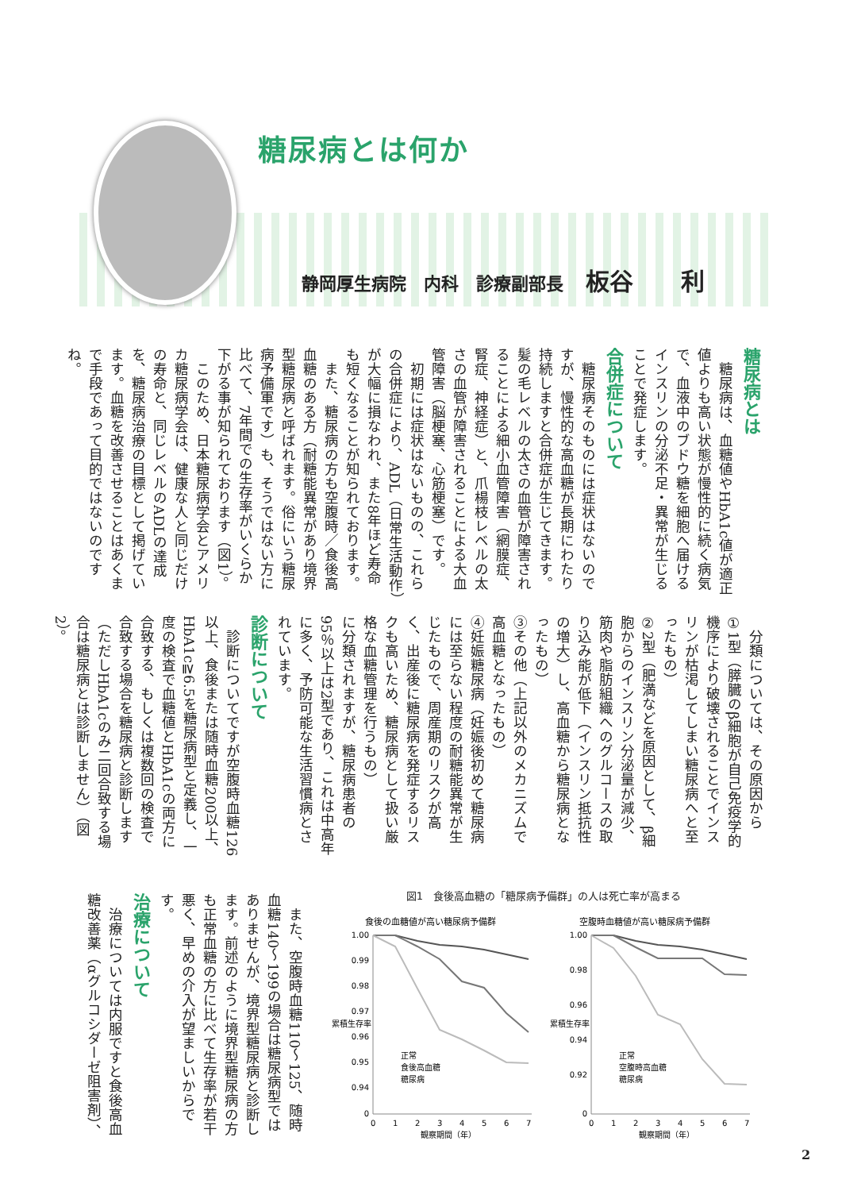糖尿病とは何か
静岡厚生病院　内科　診療副部長 板谷　　利
糖尿病とは
　糖尿病は、血糖値やHbA1c値が適正値よりも高い状態が慢性的に続く病気で、血液中のブドウ糖を細胞へ届けるインスリンの分泌不足・異常が生じることで発症します。
合併症について
　糖尿病そのものには症状はないのですが、慢性的な高血糖が長期にわたり持続しますと合併症が生じてきます。髪の毛レベルの太さの血管が障害されることによる細小血管障害（網膜症、腎症、神経症）と、爪楊枝レベルの太さの血管が障害されることによる大血管障害（脳梗塞、心筋梗塞）です。
　初期には症状はないものの、これらの合併症により、ADL（日常生活動作）が大幅に損なわれ、また8年ほど寿命も短くなることが知られております。
　また、糖尿病の方も空腹時／食後高血糖のある方（耐糖能異常があり境界型糖尿病と呼ばれます。俗にいう糖尿病予備軍です）も、そうではない方に比べて、7年間での生存率がいくらか下がる事が知られております（図1）。
　このため、日本糖尿病学会とアメリカ糖尿病学会は、健康な人と同じだけの寿命と、同じレベルのADLの達成を、糖尿病治療の目標として掲げています。血糖を改善させることはあくまで手段であって目的ではないのですね。
　分類については、その原因から
①1型（膵臓のβ細胞が自己免疫学的機序により破壊されることでインスリンが枯渇してしまい糖尿病へと至ったもの）
②2型（肥満などを原因として、β細胞からのインスリン分泌量が減少、筋肉や脂肪組織へのグルコースの取り込み能が低下（インスリン抵抗性の増大）し、高血糖から糖尿病となったもの）
③その他（上記以外のメカニズムで高血糖となったもの）
④妊娠糖尿病（妊娠後初めて糖尿病には至らない程度の耐糖能異常が生じたもので、周産期のリスクが高く、出産後に糖尿病を発症するリスクも高いため、糖尿病として扱い厳格な血糖管理を行うもの）
に分類されますが、糖尿病患者の95％以上は2型であり、これは中高年に多く、予防可能な生活習慣病とされています。
診断について
　診断についてですが空腹時血糖126以上、食後または随時血糖200以上、HbA1c≧6.5を糖尿病型と定義し、一度の検査で血糖値とHbA1cの両方に合致する、もしくは複数回の検査で合致する場合を糖尿病と診断します（ただしHbA1cのみ二回合致する場合は糖尿病とは診断しません）（図2）。
　また、空腹時血糖110〜125、随時血糖140〜199の場合は糖尿病型ではありませんが、境界型糖尿病と診断します。前述のように境界型糖尿病の方も正常血糖の方に比べて生存率が若干悪く、早めの介入が望ましいからです。
治療について
　治療については内服ですと食後高血糖改善薬（αグルコシダーゼ阻害剤）、
図1　食後高血糖の「糖尿病予備群」の人は死亡率が高まる
食後の血糖値が高い糖尿病予備群
空腹時血糖値が高い糖尿病予備群
1.00
0.99
0.98
0.97
0.96
0.95
0.94
0
1.00
0.98
0.96
0.94
0.92
0
累積生存率
累積生存率
0
1
2
3
4
5
6
7
0
1
2
3
4
5
6
7
観察期間（年）
観察期間（年）
正常
食後高血糖
糖尿病
正常
空腹時高血糖
糖尿病
2